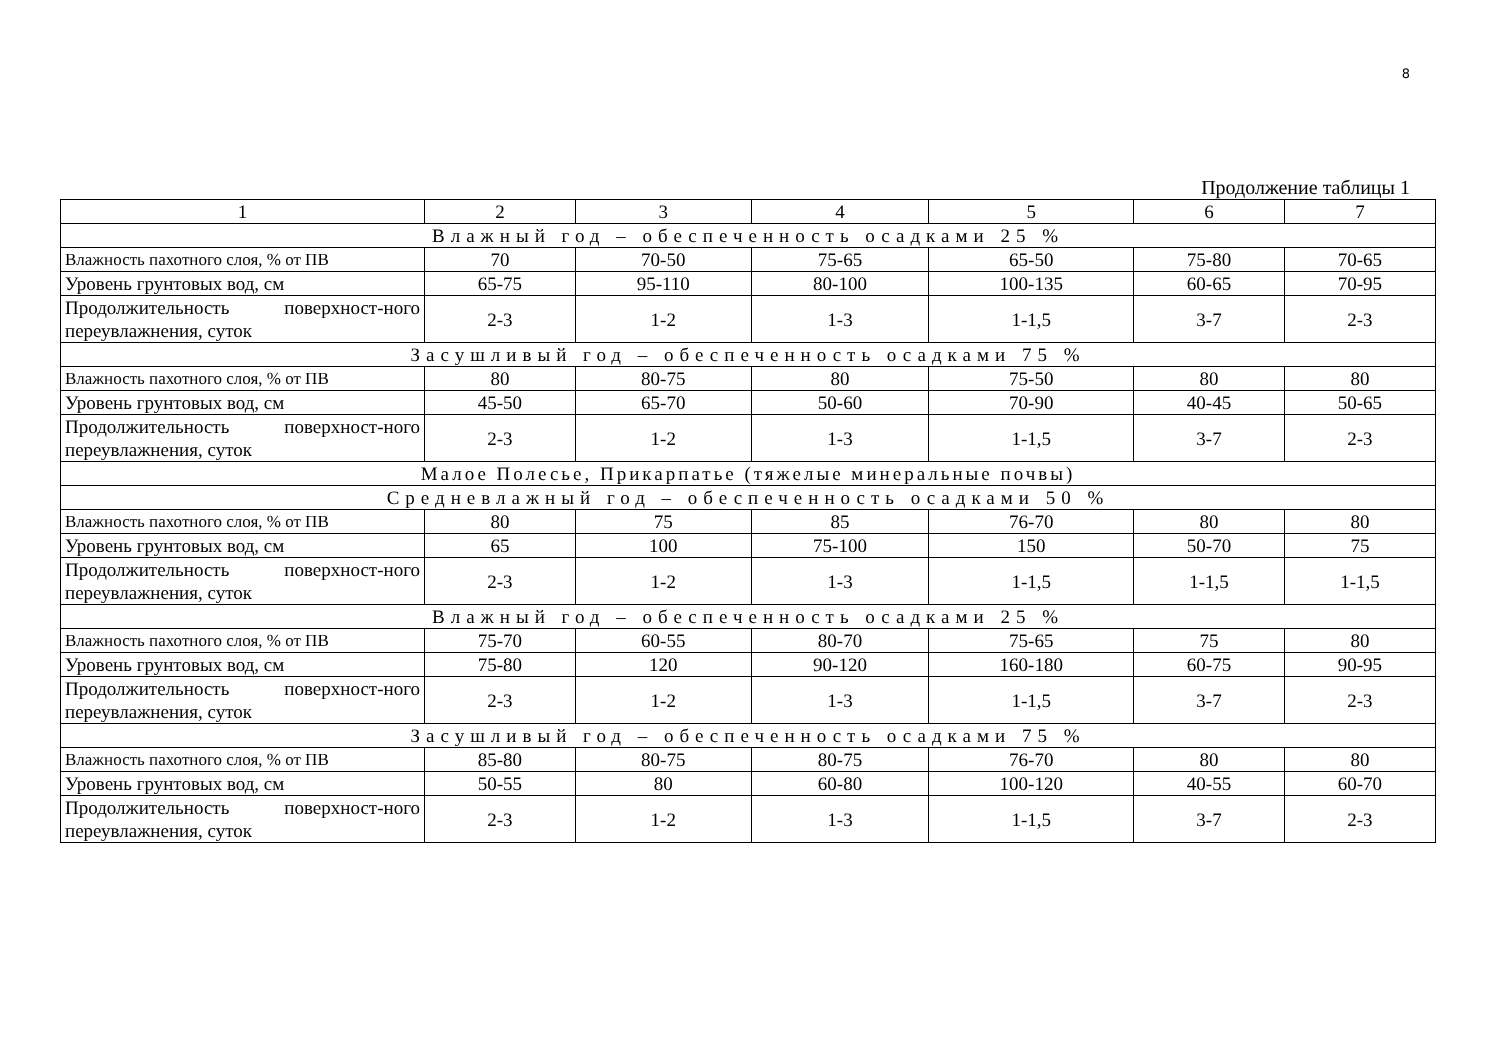8
Продолжение таблицы 1
| 1 | 2 | 3 | 4 | 5 | 6 | 7 |
| Влажный год – обеспеченность осадками 25 % | | | | | | |
| Влажность пахотного слоя, % от ПВ | 70 | 70-50 | 75-65 | 65-50 | 75-80 | 70-65 |
| Уровень грунтовых вод, см | 65-75 | 95-110 | 80-100 | 100-135 | 60-65 | 70-95 |
| Продолжительность поверхност-ного переувлажнения, суток | 2-3 | 1-2 | 1-3 | 1-1,5 | 3-7 | 2-3 |
| Засушливый год – обеспеченность осадками 75 % | | | | | | |
| Влажность пахотного слоя, % от ПВ | 80 | 80-75 | 80 | 75-50 | 80 | 80 |
| Уровень грунтовых вод, см | 45-50 | 65-70 | 50-60 | 70-90 | 40-45 | 50-65 |
| Продолжительность поверхност-ного переувлажнения, суток | 2-3 | 1-2 | 1-3 | 1-1,5 | 3-7 | 2-3 |
| Малое Полесье, Прикарпатье (тяжелые минеральные почвы) | | | | | | |
| Средневлажный год – обеспеченность осадками 50 % | | | | | | |
| Влажность пахотного слоя, % от ПВ | 80 | 75 | 85 | 76-70 | 80 | 80 |
| Уровень грунтовых вод, см | 65 | 100 | 75-100 | 150 | 50-70 | 75 |
| Продолжительность поверхност-ного переувлажнения, суток | 2-3 | 1-2 | 1-3 | 1-1,5 | 1-1,5 | 1-1,5 |
| Влажный год – обеспеченность осадками 25 % | | | | | | |
| Влажность пахотного слоя, % от ПВ | 75-70 | 60-55 | 80-70 | 75-65 | 75 | 80 |
| Уровень грунтовых вод, см | 75-80 | 120 | 90-120 | 160-180 | 60-75 | 90-95 |
| Продолжительность поверхност-ного переувлажнения, суток | 2-3 | 1-2 | 1-3 | 1-1,5 | 3-7 | 2-3 |
| Засушливый год – обеспеченность осадками 75 % | | | | | | |
| Влажность пахотного слоя, % от ПВ | 85-80 | 80-75 | 80-75 | 76-70 | 80 | 80 |
| Уровень грунтовых вод, см | 50-55 | 80 | 60-80 | 100-120 | 40-55 | 60-70 |
| Продолжительность поверхност-ного переувлажнения, суток | 2-3 | 1-2 | 1-3 | 1-1,5 | 3-7 | 2-3 |